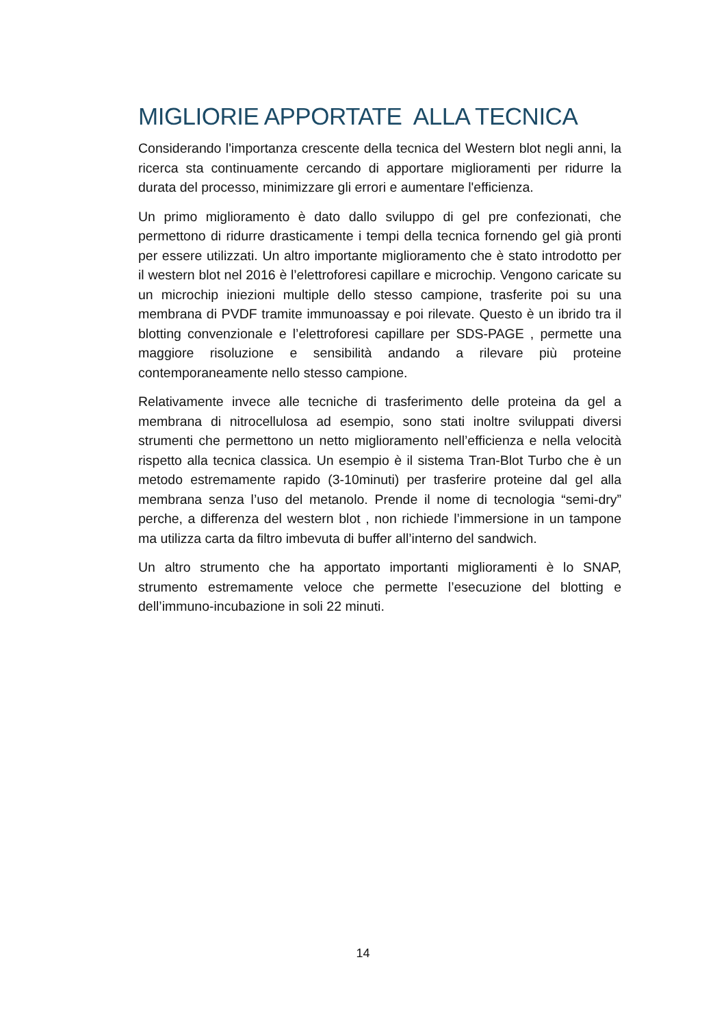MIGLIORIE APPORTATE ALLA TECNICA
Considerando l'importanza crescente della tecnica del Western blot negli anni, la ricerca sta continuamente cercando di apportare miglioramenti per ridurre la durata del processo, minimizzare gli errori e aumentare l'efficienza.
Un primo miglioramento è dato dallo sviluppo di gel pre confezionati, che permettono di ridurre drasticamente i tempi della tecnica fornendo gel già pronti per essere utilizzati. Un altro importante miglioramento che è stato introdotto per il western blot nel 2016 è l’elettroforesi capillare e microchip. Vengono caricate su un microchip iniezioni multiple dello stesso campione, trasferite poi su una membrana di PVDF tramite immunoassay e poi rilevate. Questo è un ibrido tra il blotting convenzionale e l’elettroforesi capillare per SDS-PAGE , permette una maggiore risoluzione e sensibilità andando a rilevare più proteine contemporaneamente nello stesso campione.
Relativamente invece alle tecniche di trasferimento delle proteina da gel a membrana di nitrocellulosa ad esempio, sono stati inoltre sviluppati diversi strumenti che permettono un netto miglioramento nell’efficienza e nella velocità rispetto alla tecnica classica. Un esempio è il sistema Tran-Blot Turbo che è un metodo estremamente rapido (3-10minuti) per trasferire proteine dal gel alla membrana senza l’uso del metanolo. Prende il nome di tecnologia “semi-dry” perche, a differenza del western blot , non richiede l’immersione in un tampone ma utilizza carta da filtro imbevuta di buffer all’interno del sandwich.
Un altro strumento che ha apportato importanti miglioramenti è lo SNAP, strumento estremamente veloce che permette l’esecuzione del blotting e dell’immuno-incubazione in soli 22 minuti.
14